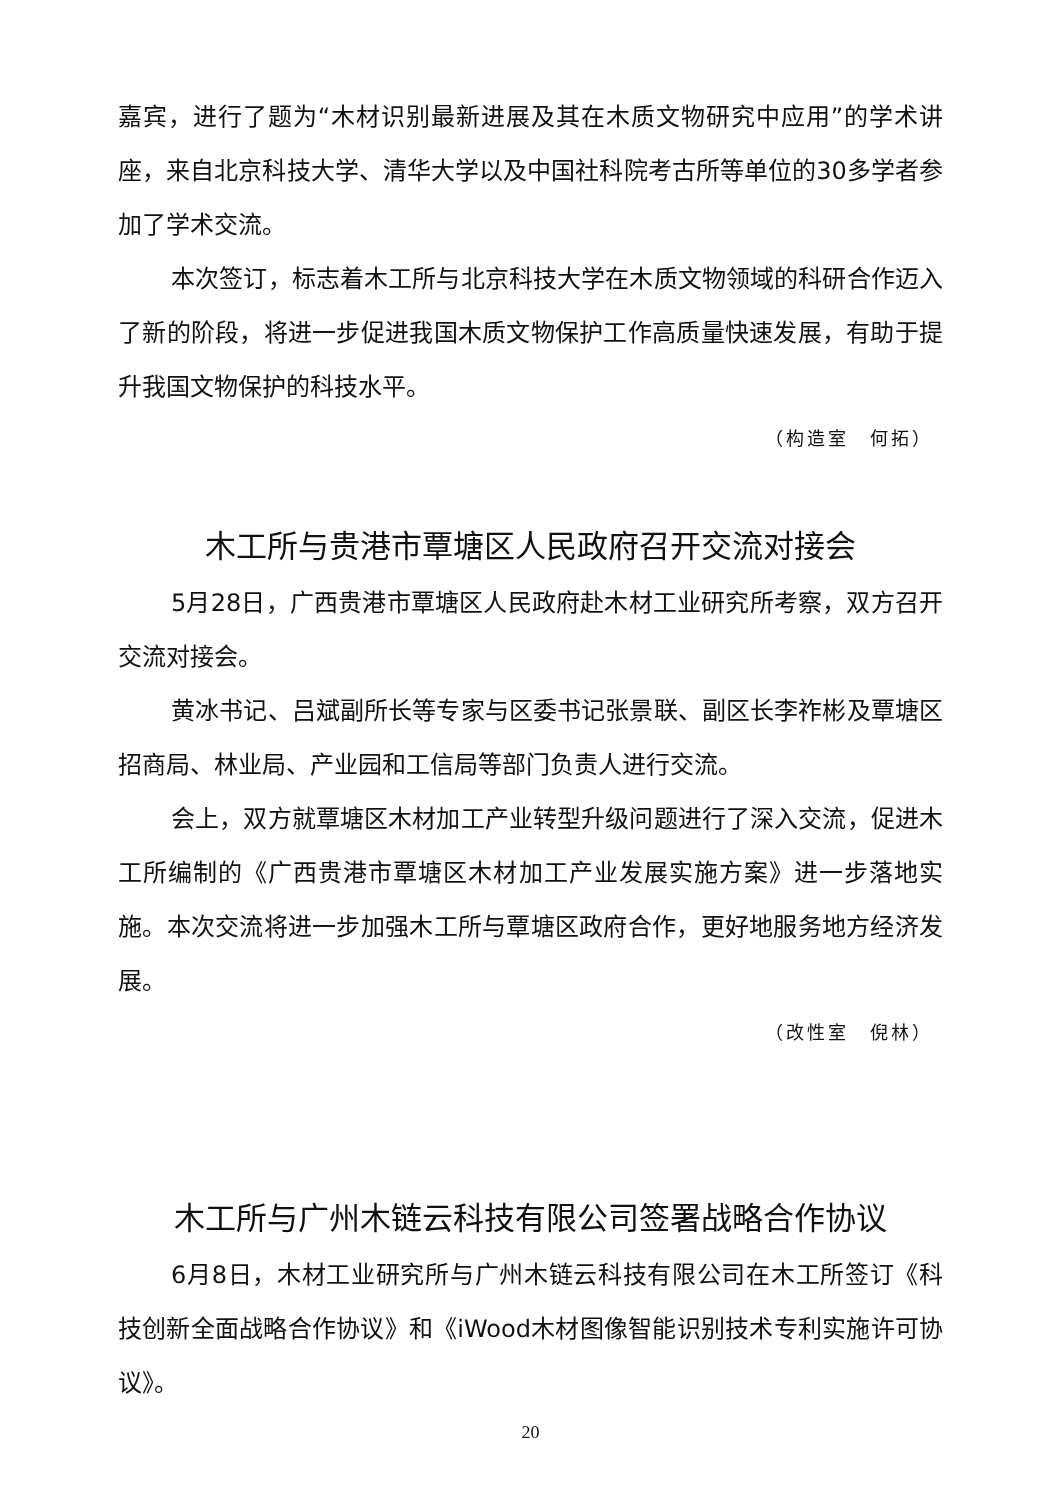嘉宾，进行了题为“木材识别最新进展及其在木质文物研究中应用”的学术讲座，来自北京科技大学、清华大学以及中国社科院考古所等单位的30多学者参加了学术交流。
本次签订，标志着木工所与北京科技大学在木质文物领域的科研合作迈入了新的阶段，将进一步促进我国木质文物保护工作高质量快速发展，有助于提升我国文物保护的科技水平。
（构造室　何拓）
木工所与贵港市覃塘区人民政府召开交流对接会
5月28日，广西贵港市覃塘区人民政府赴木材工业研究所考察，双方召开交流对接会。
黄冰书记、吕斌副所长等专家与区委书记张景联、副区长李祚彬及覃塘区招商局、林业局、产业园和工信局等部门负责人进行交流。
会上，双方就覃塘区木材加工产业转型升级问题进行了深入交流，促进木工所编制的《广西贵港市覃塘区木材加工产业发展实施方案》进一步落地实施。本次交流将进一步加强木工所与覃塘区政府合作，更好地服务地方经济发展。
（改性室　倪林）
木工所与广州木链云科技有限公司签署战略合作协议
6月8日，木材工业研究所与广州木链云科技有限公司在木工所签订《科技创新全面战略合作协议》和《iWood木材图像智能识别技术专利实施许可协议》。
20